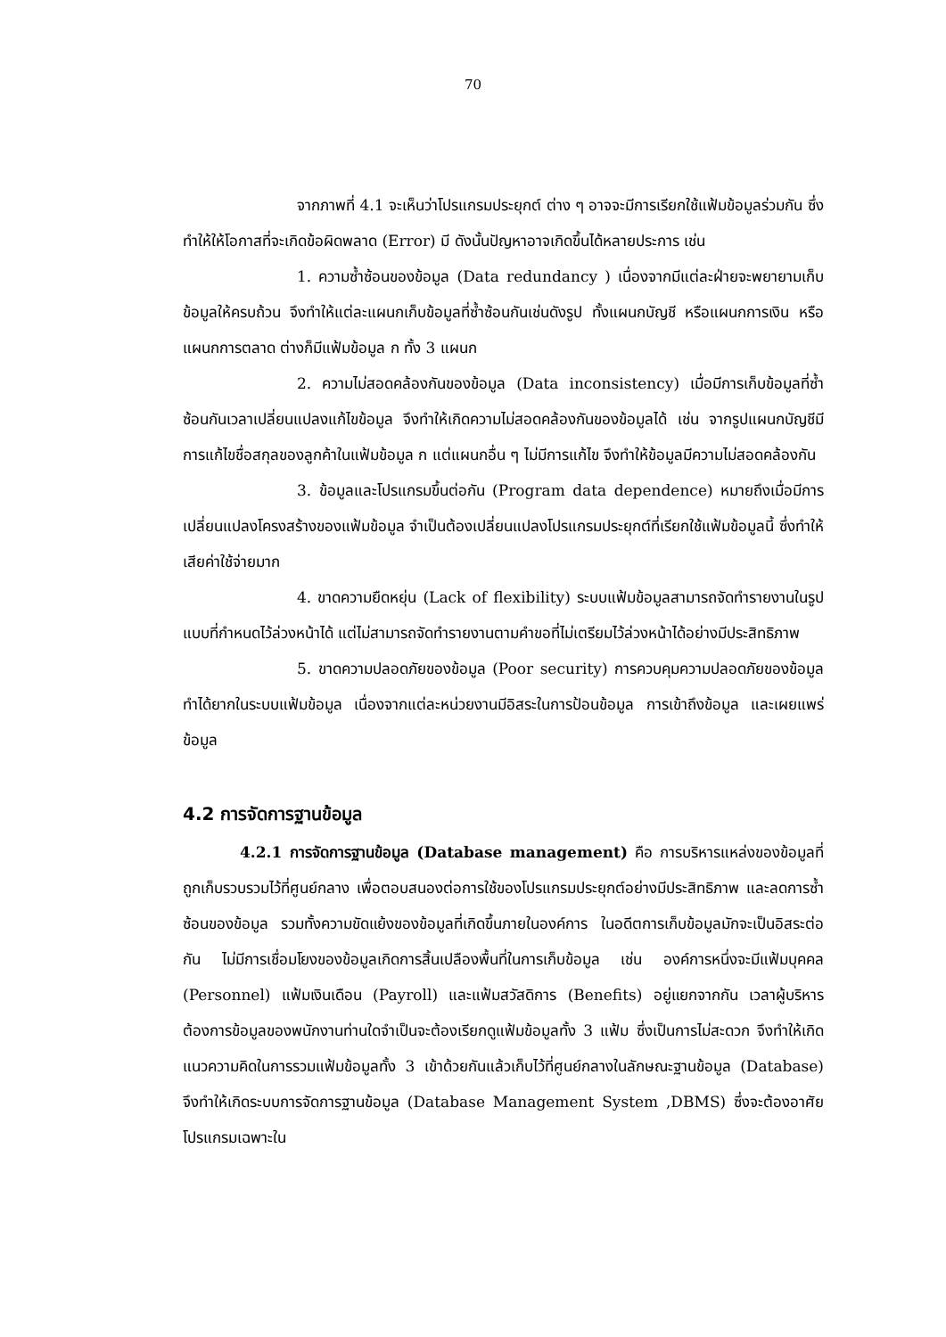70
จากภาพที่ 4.1 จะเห็นว่าโปรแกรมประยุกต์ ต่าง ๆ อาจจะมีการเรียกใช้แฟ้มข้อมูลร่วมกัน ซึ่งทำให้ให้โอกาสที่จะเกิดข้อผิดพลาด (Error) มี ดังนั้นปัญหาอาจเกิดขึ้นได้หลายประการ เช่น
1. ความซ้ำซ้อนของข้อมูล (Data redundancy ) เนื่องจากมีแต่ละฝ่ายจะพยายามเก็บข้อมูลให้ครบถ้วน จึงทำให้แต่ละแผนกเก็บข้อมูลที่ซ้ำซ้อนกันเช่นดังรูป ทั้งแผนกบัญชี หรือแผนกการเงิน หรือแผนกการตลาด ต่างก็มีแฟ้มข้อมูล ก ทั้ง 3 แผนก
2. ความไม่สอดคล้องกันของข้อมูล (Data inconsistency) เมื่อมีการเก็บข้อมูลที่ซ้ำซ้อนกันเวลาเปลี่ยนแปลงแก้ไขข้อมูล จึงทำให้เกิดความไม่สอดคล้องกันของข้อมูลได้ เช่น จากรูปแผนกบัญชีมีการแก้ไขชื่อสกุลของลูกค้าในแฟ้มข้อมูล ก แต่แผนกอื่น ๆ ไม่มีการแก้ไข จึงทำให้ข้อมูลมีความไม่สอดคล้องกัน
3. ข้อมูลและโปรแกรมขึ้นต่อกัน (Program data dependence) หมายถึงเมื่อมีการเปลี่ยนแปลงโครงสร้างของแฟ้มข้อมูล จำเป็นต้องเปลี่ยนแปลงโปรแกรมประยุกต์ที่เรียกใช้แฟ้มข้อมูลนี้ ซึ่งทำให้เสียค่าใช้จ่ายมาก
4. ขาดความยืดหยุ่น (Lack of flexibility) ระบบแฟ้มข้อมูลสามารถจัดทำรายงานในรูปแบบที่กำหนดไว้ล่วงหน้าได้ แต่ไม่สามารถจัดทำรายงานตามคำขอที่ไม่เตรียมไว้ล่วงหน้าได้อย่างมีประสิทธิภาพ
5. ขาดความปลอดภัยของข้อมูล (Poor security) การควบคุมความปลอดภัยของข้อมูลทำได้ยากในระบบแฟ้มข้อมูล เนื่องจากแต่ละหน่วยงานมีอิสระในการป้อนข้อมูล การเข้าถึงข้อมูล และเผยแพร่ข้อมูล
4.2 การจัดการฐานข้อมูล
4.2.1 การจัดการฐานข้อมูล (Database management) คือ การบริหารแหล่งของข้อมูลที่ถูกเก็บรวบรวมไว้ที่ศูนย์กลาง เพื่อตอบสนองต่อการใช้ของโปรแกรมประยุกต์อย่างมีประสิทธิภาพ และลดการซ้ำซ้อนของข้อมูล รวมทั้งความขัดแย้งของข้อมูลที่เกิดขึ้นภายในองค์การ ในอดีตการเก็บข้อมูลมักจะเป็นอิสระต่อกัน ไม่มีการเชื่อมโยงของข้อมูลเกิดการสิ้นเปลืองพื้นที่ในการเก็บข้อมูล เช่น องค์การหนึ่งจะมีแฟ้มบุคคล (Personnel) แฟ้มเงินเดือน (Payroll) และแฟ้มสวัสดิการ (Benefits) อยู่แยกจากกัน เวลาผู้บริหารต้องการข้อมูลของพนักงานท่านใดจำเป็นจะต้องเรียกดูแฟ้มข้อมูลทั้ง 3 แฟ้ม ซึ่งเป็นการไม่สะดวก จึงทำให้เกิดแนวความคิดในการรวมแฟ้มข้อมูลทั้ง 3 เข้าด้วยกันแล้วเก็บไว้ที่ศูนย์กลางในลักษณะฐานข้อมูล (Database) จึงทำให้เกิดระบบการจัดการฐานข้อมูล (Database Management System ,DBMS) ซึ่งจะต้องอาศัยโปรแกรมเฉพาะใน